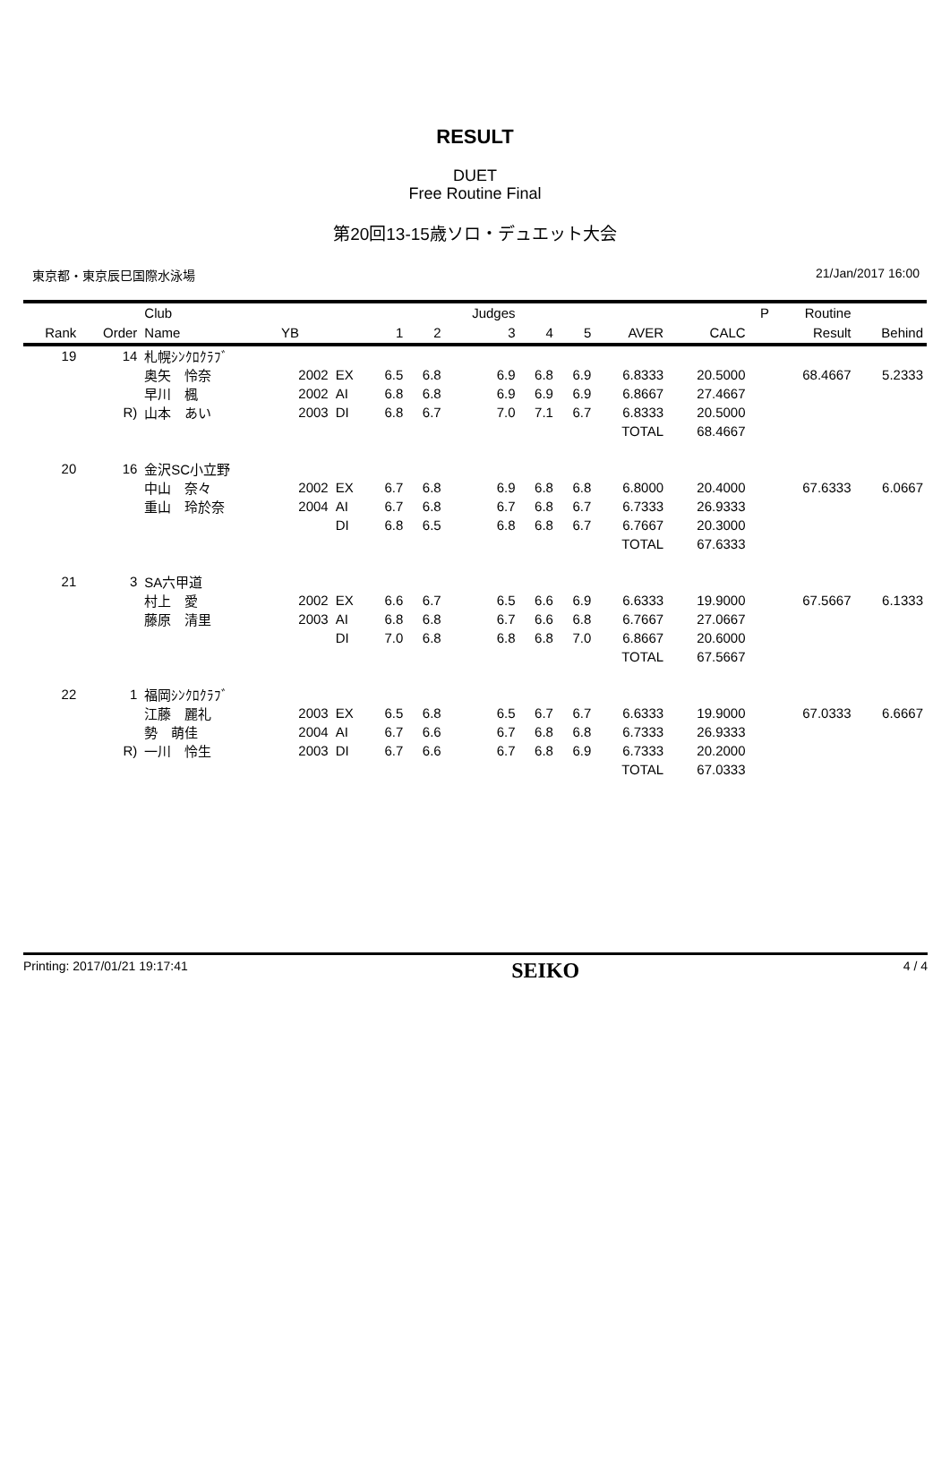RESULT
DUET
Free Routine Final
第20回13-15歳ソロ・デュエット大会
東京都・東京辰巳国際水泳場 21/Jan/2017 16:00
| | | Club | | | | | Judges | | | | | P | Routine | |
| --- | --- | --- | --- | --- | --- | --- | --- | --- | --- | --- | --- | --- | --- | --- |
| Rank | Order | Name | YB | | 1 | 2 | 3 | 4 | 5 | AVER | CALC | | Result | Behind |
| 19 | 14 | 札幌ｼﾝｸﾛｸﾗﾌﾞ | | | | | | | | | | | | |
| | | 奥矢 怜奈 | 2002 | EX | 6.5 | 6.8 | 6.9 | 6.8 | 6.9 | 6.8333 | 20.5000 | | 68.4667 | 5.2333 |
| | | 早川 楓 | 2002 | AI | 6.8 | 6.8 | 6.9 | 6.9 | 6.9 | 6.8667 | 27.4667 | | | |
| | R) | 山本 あい | 2003 | DI | 6.8 | 6.7 | 7.0 | 7.1 | 6.7 | 6.8333 | 20.5000 | | | |
| | | | | | | | | | | TOTAL | 68.4667 | | | |
| 20 | 16 | 金沢SC小立野 | | | | | | | | | | | | |
| | | 中山 奈々 | 2002 | EX | 6.7 | 6.8 | 6.9 | 6.8 | 6.8 | 6.8000 | 20.4000 | | 67.6333 | 6.0667 |
| | | 重山 玲於奈 | 2004 | AI | 6.7 | 6.8 | 6.7 | 6.8 | 6.7 | 6.7333 | 26.9333 | | | |
| | | | | DI | 6.8 | 6.5 | 6.8 | 6.8 | 6.7 | 6.7667 | 20.3000 | | | |
| | | | | | | | | | | TOTAL | 67.6333 | | | |
| 21 | 3 | SA六甲道 | | | | | | | | | | | | |
| | | 村上 愛 | 2002 | EX | 6.6 | 6.7 | 6.5 | 6.6 | 6.9 | 6.6333 | 19.9000 | | 67.5667 | 6.1333 |
| | | 藤原 清里 | 2003 | AI | 6.8 | 6.8 | 6.7 | 6.6 | 6.8 | 6.7667 | 27.0667 | | | |
| | | | | DI | 7.0 | 6.8 | 6.8 | 6.8 | 7.0 | 6.8667 | 20.6000 | | | |
| | | | | | | | | | | TOTAL | 67.5667 | | | |
| 22 | 1 | 福岡ｼﾝｸﾛｸﾗﾌﾞ | | | | | | | | | | | | |
| | | 江藤 麗礼 | 2003 | EX | 6.5 | 6.8 | 6.5 | 6.7 | 6.7 | 6.6333 | 19.9000 | | 67.0333 | 6.6667 |
| | | 勢 萌佳 | 2004 | AI | 6.7 | 6.6 | 6.7 | 6.8 | 6.8 | 6.7333 | 26.9333 | | | |
| | R) | 一川 怜生 | 2003 | DI | 6.7 | 6.6 | 6.7 | 6.8 | 6.9 | 6.7333 | 20.2000 | | | |
| | | | | | | | | | | TOTAL | 67.0333 | | | |
Printing: 2017/01/21 19:17:41 SEIKO 4 / 4